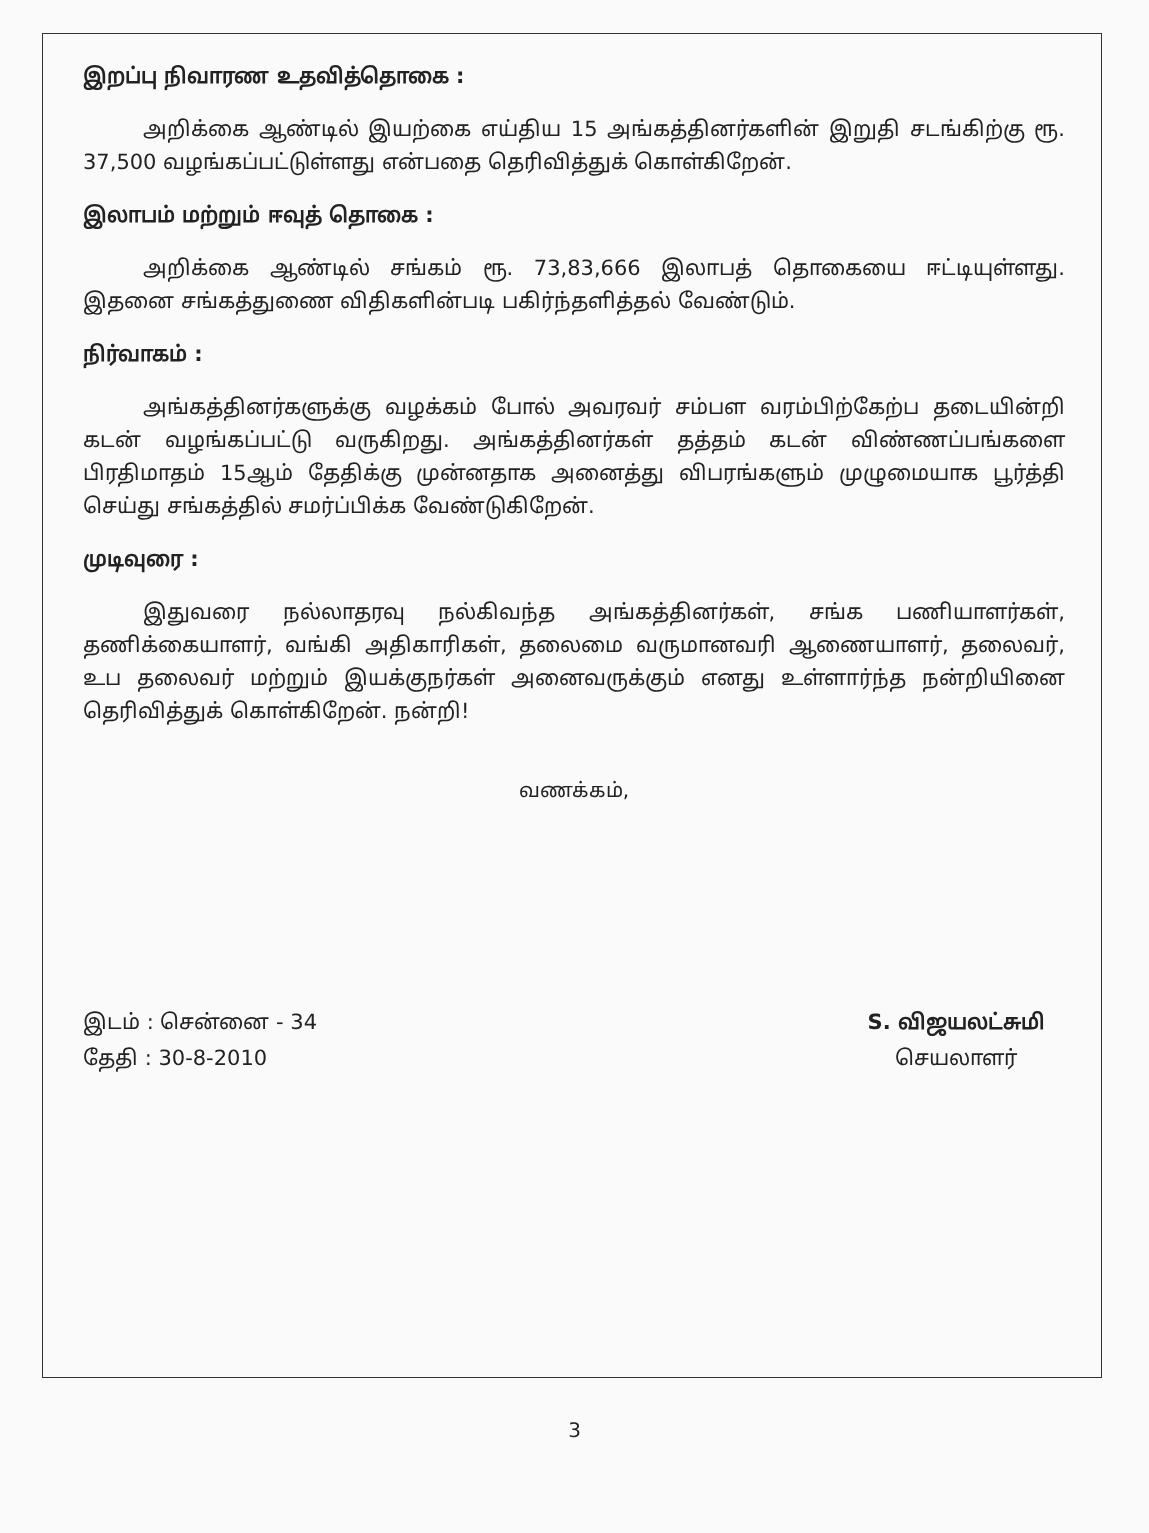இறப்பு நிவாரண உதவித்தொகை :
அறிக்கை ஆண்டில் இயற்கை எய்திய 15 அங்கத்தினர்களின் இறுதி சடங்கிற்கு ரூ. 37,500 வழங்கப்பட்டுள்ளது என்பதை தெரிவித்துக் கொள்கிறேன்.
இலாபம் மற்றும் ஈவுத் தொகை :
அறிக்கை ஆண்டில் சங்கம் ரூ. 73,83,666 இலாபத் தொகையை ஈட்டியுள்ளது. இதனை சங்கத்துணை விதிகளின்படி பகிர்ந்தளித்தல் வேண்டும்.
நிர்வாகம் :
அங்கத்தினர்களுக்கு வழக்கம் போல் அவரவர் சம்பள வரம்பிற்கேற்ப தடையின்றி கடன் வழங்கப்பட்டு வருகிறது. அங்கத்தினர்கள் தத்தம் கடன் விண்ணப்பங்களை பிரதிமாதம் 15ஆம் தேதிக்கு முன்னதாக அனைத்து விபரங்களும் முழுமையாக பூர்த்தி செய்து சங்கத்தில் சமர்ப்பிக்க வேண்டுகிறேன்.
முடிவுரை :
இதுவரை நல்லாதரவு நல்கிவந்த அங்கத்தினர்கள், சங்க பணியாளர்கள், தணிக்கையாளர், வங்கி அதிகாரிகள், தலைமை வருமானவரி ஆணையாளர், தலைவர், உப தலைவர் மற்றும் இயக்குநர்கள் அனைவருக்கும் எனது உள்ளார்ந்த நன்றியினை தெரிவித்துக் கொள்கிறேன். நன்றி!
வணக்கம்,
இடம் : சென்னை - 34
தேதி : 30-8-2010
S. விஜயலட்சுமி
செயலாளர்
3